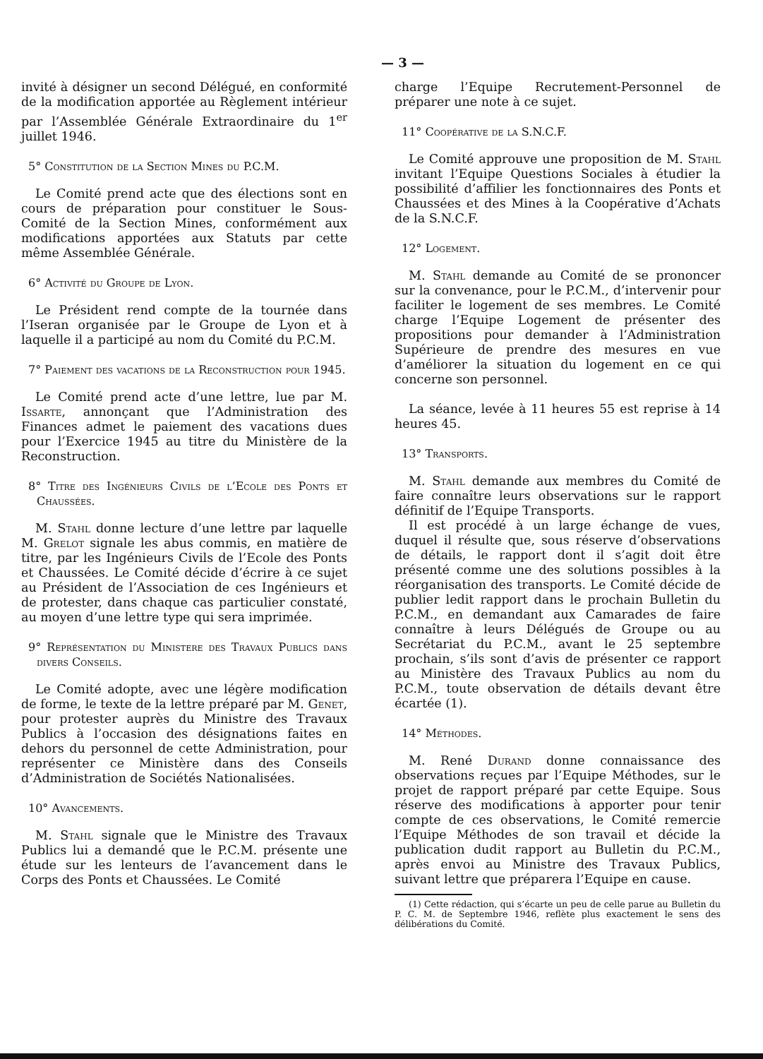— 3 —
invité à désigner un second Délégué, en conformité de la modification apportée au Règlement intérieur par l’Assemblée Générale Extraordinaire du 1<sup>er</sup> juillet 1946.
5° Constitution de la Section Mines du P.C.M.
Le Comité prend acte que des élections sont en cours de préparation pour constituer le Sous-Comité de la Section Mines, conformément aux modifications apportées aux Statuts par cette même Assemblée Générale.
6° Activité du Groupe de Lyon.
Le Président rend compte de la tournée dans l’Iseran organisée par le Groupe de Lyon et à laquelle il a participé au nom du Comité du P.C.M.
7° Paiement des vacations de la Reconstruction pour 1945.
Le Comité prend acte d’une lettre, lue par M. Issarte, annonçant que l’Administration des Finances admet le paiement des vacations dues pour l’Exercice 1945 au titre du Ministère de la Reconstruction.
8° Titre des Ingénieurs Civils de l’Ecole des Ponts et Chaussées.
M. Stahl donne lecture d’une lettre par laquelle M. Grelot signale les abus commis, en matière de titre, par les Ingénieurs Civils de l’Ecole des Ponts et Chaussées. Le Comité décide d’écrire à ce sujet au Président de l’Association de ces Ingénieurs et de protester, dans chaque cas particulier constaté, au moyen d’une lettre type qui sera imprimée.
9° Représentation du Ministere des Travaux Publics dans divers Conseils.
Le Comité adopte, avec une légère modification de forme, le texte de la lettre préparé par M. Genet, pour protester auprès du Ministre des Travaux Publics à l’occasion des désignations faites en dehors du personnel de cette Administration, pour représenter ce Ministère dans des Conseils d’Administration de Sociétés Nationalisées.
10° Avancements.
M. Stahl signale que le Ministre des Travaux Publics lui a demandé que le P.C.M. présente une étude sur les lenteurs de l’avancement dans le Corps des Ponts et Chaussées. Le Comité
charge l’Equipe Recrutement-Personnel de préparer une note à ce sujet.
11° Coopérative de la S.N.C.F.
Le Comité approuve une proposition de M. Stahl invitant l’Equipe Questions Sociales à étudier la possibilité d’affilier les fonctionnaires des Ponts et Chaussées et des Mines à la Coopérative d’Achats de la S.N.C.F.
12° Logement.
M. Stahl demande au Comité de se prononcer sur la convenance, pour le P.C.M., d’intervenir pour faciliter le logement de ses membres. Le Comité charge l’Equipe Logement de présenter des propositions pour demander à l’Administration Supérieure de prendre des mesures en vue d’améliorer la situation du logement en ce qui concerne son personnel.
La séance, levée à 11 heures 55 est reprise à 14 heures 45.
13° Transports.
M. Stahl demande aux membres du Comité de faire connaître leurs observations sur le rapport définitif de l’Equipe Transports.
Il est procédé à un large échange de vues, duquel il résulte que, sous réserve d’observations de détails, le rapport dont il s’agit doit être présenté comme une des solutions possibles à la réorganisation des transports. Le Comité décide de publier ledit rapport dans le prochain Bulletin du P.C.M., en demandant aux Camarades de faire connaître à leurs Délégués de Groupe ou au Secrétariat du P.C.M., avant le 25 septembre prochain, s’ils sont d’avis de présenter ce rapport au Ministère des Travaux Publics au nom du P.C.M., toute observation de détails devant être écartée (1).
14° Méthodes.
M. René Durand donne connaissance des observations reçues par l’Equipe Méthodes, sur le projet de rapport préparé par cette Equipe. Sous réserve des modifications à apporter pour tenir compte de ces observations, le Comité remercie l’Equipe Méthodes de son travail et décide la publication dudit rapport au Bulletin du P.C.M., après envoi au Ministre des Travaux Publics, suivant lettre que préparera l’Equipe en cause.
(1) Cette rédaction, qui s’écarte un peu de celle parue au Bulletin du P. C. M. de Septembre 1946, reflète plus exactement le sens des délibérations du Comité.